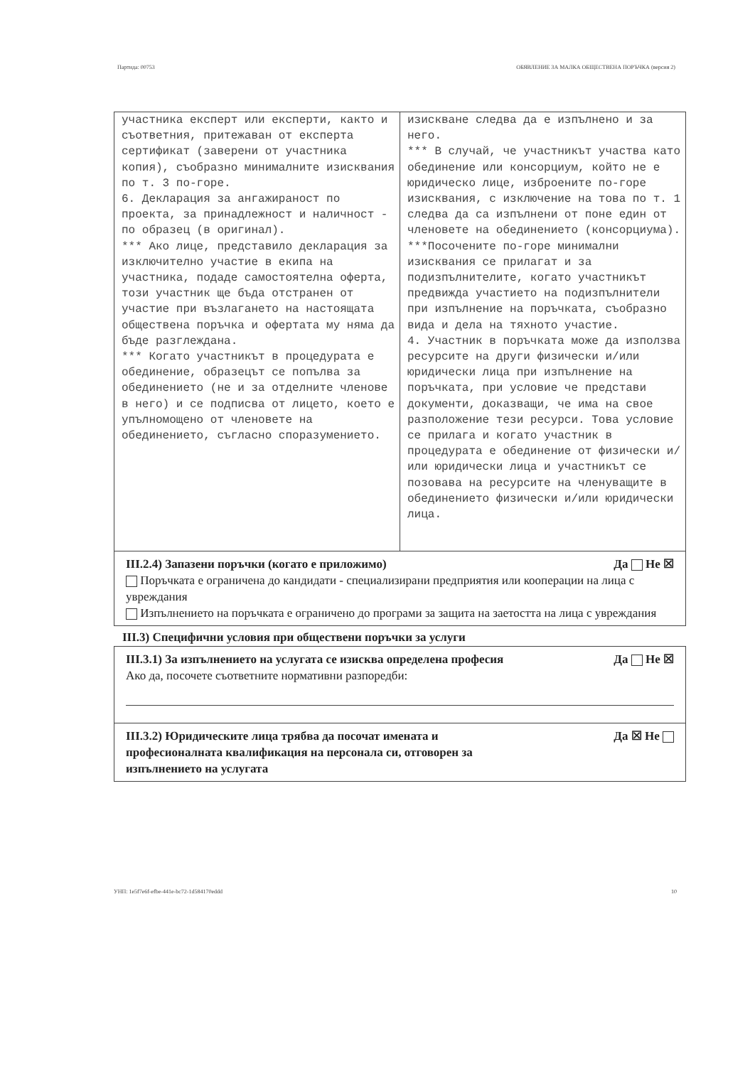Партида: 00753 ОБЯВЛЕНИЕ ЗА МАЛКА ОБЩЕСТВЕНА ПОРЪЧКА (версия 2)
| участника експерт или експерти, както и съответния, притежаван от експерта сертификат (заверени от участника копия), съобразно минималните изисквания по т. 3 по-горе. 6. Декларация за ангажираност по проекта, за принадлежност и наличност - по образец (в оригинал). *** Ако лице, представило декларация за изключително участие в екипа на участника, подаде самостоятелна оферта, този участник ще бъда отстранен от участие при възлагането на настоящата обществена поръчка и офертата му няма да бъде разглеждана. *** Когато участникът в процедурата е обединение, образецът се попълва за обединението (не и за отделните членове в него) и се подписва от лицето, което е упълномощено от членовете на обединението, съгласно споразумението. | изискване следва да е изпълнено и за него. *** В случай, че участникът участва като обединение или консорциум, който не е юридическо лице, изброените по-горе изисквания, с изключение на това по т. 1 следва да са изпълнени от поне един от членовете на обединението (консорциума). ***Посочените по-горе минимални изисквания се прилагат и за подизпълнителите, когато участникът предвижда участието на подизпълнители при изпълнение на поръчката, съобразно вида и дела на тяхното участие. 4. Участник в поръчката може да използва ресурсите на други физически и/или юридически лица при изпълнение на поръчката, при условие че представи документи, доказващи, че има на свое разположение тези ресурси. Това условие се прилага и когато участник в процедурата е обединение от физически и/или юридически лица и участникът се позовава на ресурсите на членуващите в обединението физически и/или юридически лица. |
III.2.4) Запазени поръчки (когато е приложимо) Да Не ☒
Поръчката е ограничена до кандидати - специализирани предприятия или кооперации на лица с увреждания
Изпълнението на поръчката е ограничено до програми за защита на заетостта на лица с увреждания
III.3) Специфични условия при обществени поръчки за услуги
III.3.1) За изпълнението на услугата се изисква определена професия Да Не ☒
Ако да, посочете съответните нормативни разпоредби:
III.3.2) Юридическите лица трябва да посочат имената и
професионалната квалификация на персонала си, отговорен за
изпълнението на услугата Да ☒ Не
УНП: 1e5f7e6f-efbe-441e-bc72-1d584170eddd 10